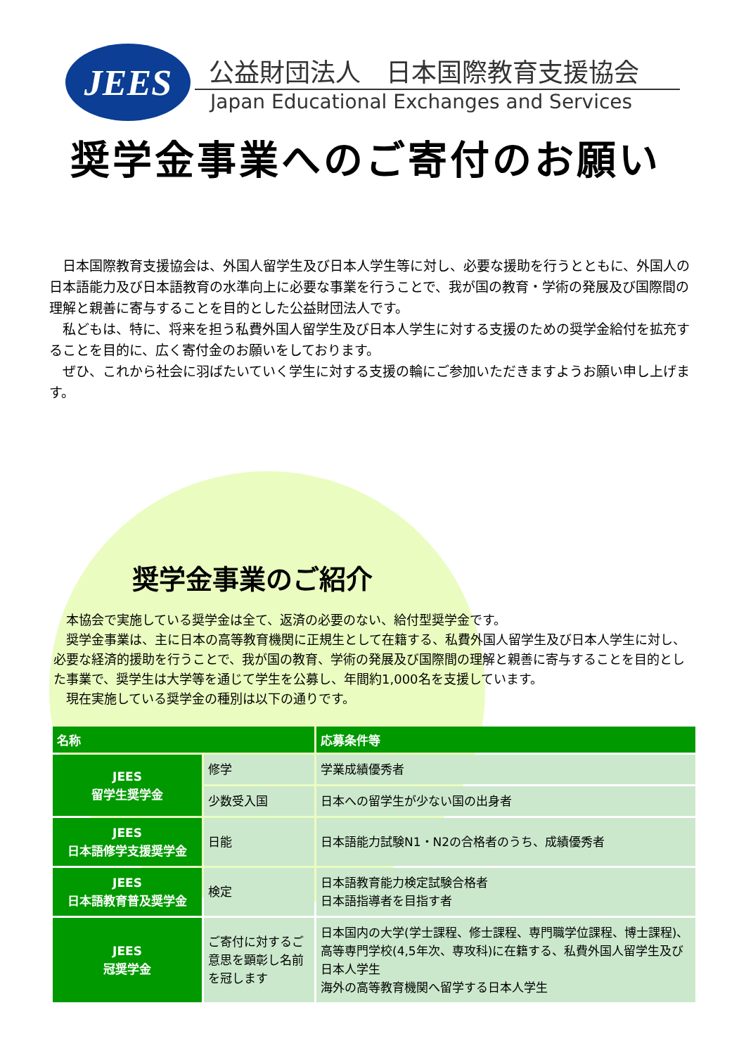JEES
公益財団法人　日本国際教育支援協会
Japan Educational Exchanges and Services
奨学金事業へのご寄付のお願い
　日本国際教育支援協会は、外国人留学生及び日本人学生等に対し、必要な援助を行うとともに、外国人の日本語能力及び日本語教育の水準向上に必要な事業を行うことで、我が国の教育・学術の発展及び国際間の理解と親善に寄与することを目的とした公益財団法人です。
　私どもは、特に、将来を担う私費外国人留学生及び日本人学生に対する支援のための奨学金給付を拡充することを目的に、広く寄付金のお願いをしております。
　ぜひ、これから社会に羽ばたいていく学生に対する支援の輪にご参加いただきますようお願い申し上げます。
奨学金事業のご紹介
　本協会で実施している奨学金は全て、返済の必要のない、給付型奨学金です。
　奨学金事業は、主に日本の高等教育機関に正規生として在籍する、私費外国人留学生及び日本人学生に対し、必要な経済的援助を行うことで、我が国の教育、学術の発展及び国際間の理解と親善に寄与することを目的とした事業で、奨学生は大学等を通じて学生を公募し、年間約1,000名を支援しています。
　現在実施している奨学金の種別は以下の通りです。
| 名称 | | 応募条件等 |
| --- | --- | --- |
| JEES 留学生奨学金 | 修学 | 学業成績優秀者 |
| | 少数受入国 | 日本への留学生が少ない国の出身者 |
| JEES 日本語修学支援奨学金 | 日能 | 日本語能力試験N1・N2の合格者のうち、成績優秀者 |
| JEES 日本語教育普及奨学金 | 検定 | 日本語教育能力検定試験合格者 日本語指導者を目指す者 |
| JEES 冠奨学金 | ご寄付に対するご意思を顕彰し名前を冠します | 日本国内の大学(学士課程、修士課程、専門職学位課程、博士課程)、高等専門学校(4,5年次、専攻科)に在籍する、私費外国人留学生及び日本人学生 海外の高等教育機関へ留学する日本人学生 |